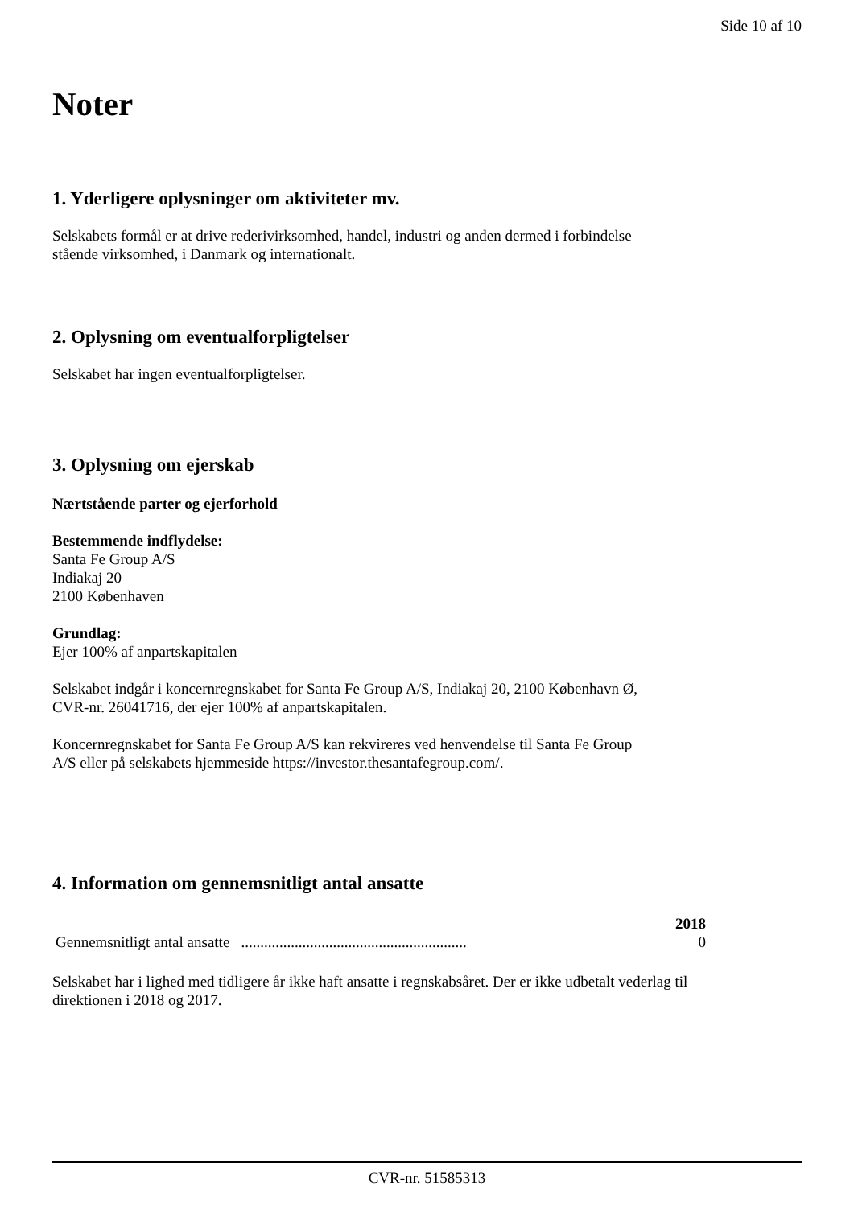Side 10 af 10
Noter
1. Yderligere oplysninger om aktiviteter mv.
Selskabets formål er at drive rederivirksomhed, handel, industri og anden dermed i forbindelse
stående virksomhed, i Danmark og internationalt.
2. Oplysning om eventualforpligtelser
Selskabet har ingen eventualforpligtelser.
3. Oplysning om ejerskab
Nærtstående parter og ejerforhold
Bestemmende indflydelse:
Santa Fe Group A/S
Indiakaj 20
2100 Københaven
Grundlag:
Ejer 100% af anpartskapitalen
Selskabet indgår i koncernregnskabet for Santa Fe Group A/S, Indiakaj 20, 2100 København Ø,
CVR-nr. 26041716, der ejer 100% af anpartskapitalen.
Koncernregnskabet for Santa Fe Group A/S kan rekvireres ved henvendelse til Santa Fe Group
A/S eller på selskabets hjemmeside https://investor.thesantafegroup.com/.
4. Information om gennemsnitligt antal ansatte
| | 2018 |
| --- | --- |
| Gennemsnitligt antal ansatte ........................................................... | 0 |
Selskabet har i lighed med tidligere år ikke haft ansatte i regnskabsåret. Der er ikke udbetalt vederlag til
direktionen i 2018 og 2017.
CVR-nr. 51585313